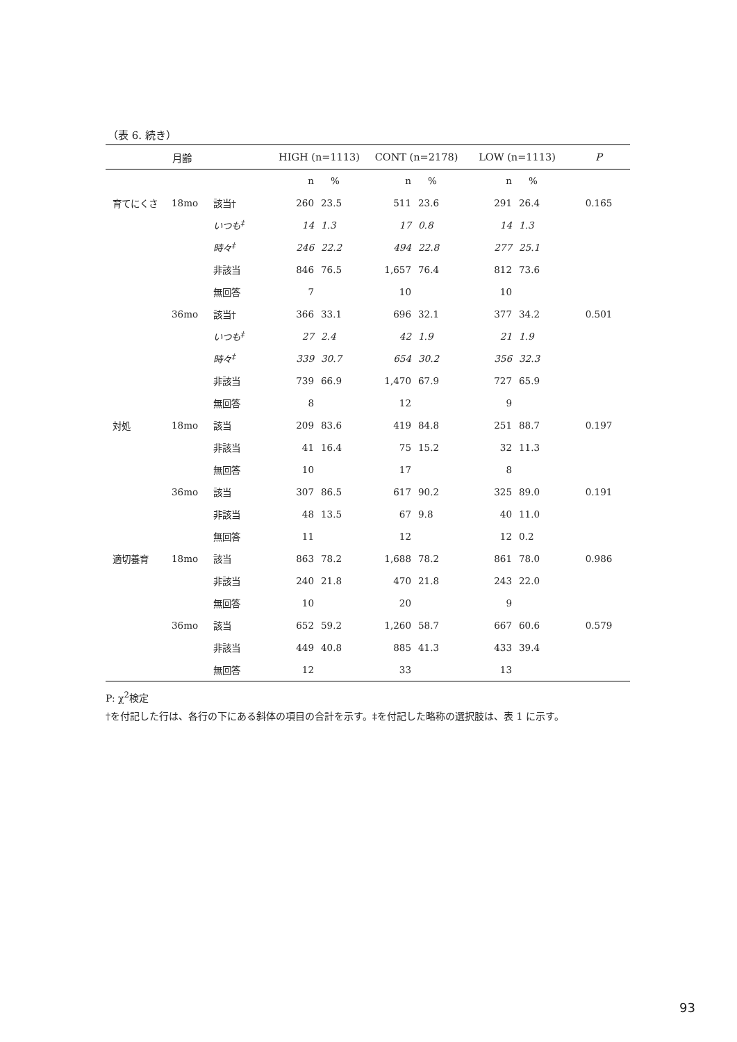（表 6. 続き）
| | 月齢 | | HIGH (n=1113) | | CONT (n=2178) | | LOW (n=1113) | | P |
| --- | --- | --- | --- | --- | --- | --- | --- | --- | --- |
| | | | n | % | n | % | n | % | |
| 育てにくさ | 18mo | 該当† | 260 | 23.5 | 511 | 23.6 | 291 | 26.4 | 0.165 |
| | | いつも<sup>‡</sup> | 14 | 1.3 | 17 | 0.8 | 14 | 1.3 | |
| | | 時々<sup>‡</sup> | 246 | 22.2 | 494 | 22.8 | 277 | 25.1 | |
| | | 非該当 | 846 | 76.5 | 1,657 | 76.4 | 812 | 73.6 | |
| | | 無回答 | 7 | | 10 | | 10 | | |
| | 36mo | 該当† | 366 | 33.1 | 696 | 32.1 | 377 | 34.2 | 0.501 |
| | | いつも<sup>‡</sup> | 27 | 2.4 | 42 | 1.9 | 21 | 1.9 | |
| | | 時々<sup>‡</sup> | 339 | 30.7 | 654 | 30.2 | 356 | 32.3 | |
| | | 非該当 | 739 | 66.9 | 1,470 | 67.9 | 727 | 65.9 | |
| | | 無回答 | 8 | | 12 | | 9 | | |
| 対処 | 18mo | 該当 | 209 | 83.6 | 419 | 84.8 | 251 | 88.7 | 0.197 |
| | | 非該当 | 41 | 16.4 | 75 | 15.2 | 32 | 11.3 | |
| | | 無回答 | 10 | | 17 | | 8 | | |
| | 36mo | 該当 | 307 | 86.5 | 617 | 90.2 | 325 | 89.0 | 0.191 |
| | | 非該当 | 48 | 13.5 | 67 | 9.8 | 40 | 11.0 | |
| | | 無回答 | 11 | | 12 | | 12 | 0.2 | |
| 適切養育 | 18mo | 該当 | 863 | 78.2 | 1,688 | 78.2 | 861 | 78.0 | 0.986 |
| | | 非該当 | 240 | 21.8 | 470 | 21.8 | 243 | 22.0 | |
| | | 無回答 | 10 | | 20 | | 9 | | |
| | 36mo | 該当 | 652 | 59.2 | 1,260 | 58.7 | 667 | 60.6 | 0.579 |
| | | 非該当 | 449 | 40.8 | 885 | 41.3 | 433 | 39.4 | |
| | | 無回答 | 12 | | 33 | | 13 | | |
P: χ<sup>2</sup>検定
†を付記した行は、各行の下にある斜体の項目の合計を示す。‡を付記した略称の選択肢は、表 1 に示す。
93